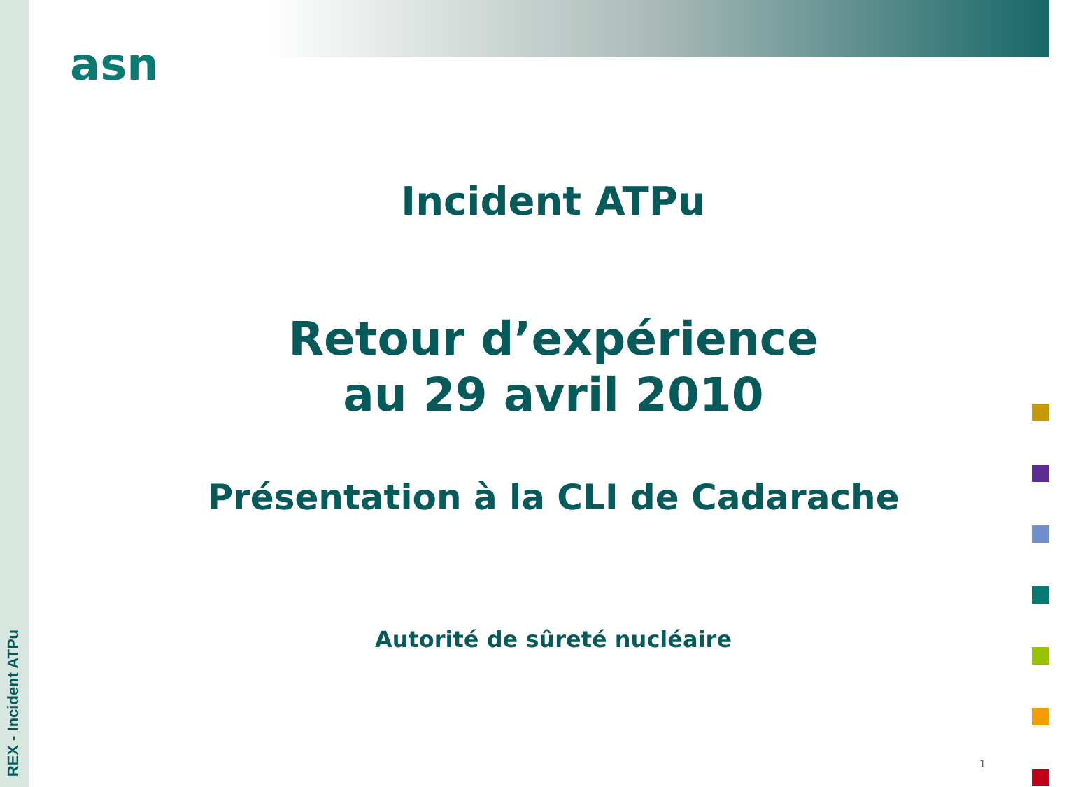REX - Incident ATPu
asn
Incident ATPu
Retour d’expérience
au 29 avril 2010
Présentation à la CLI de Cadarache
Autorité de sûreté nucléaire
1